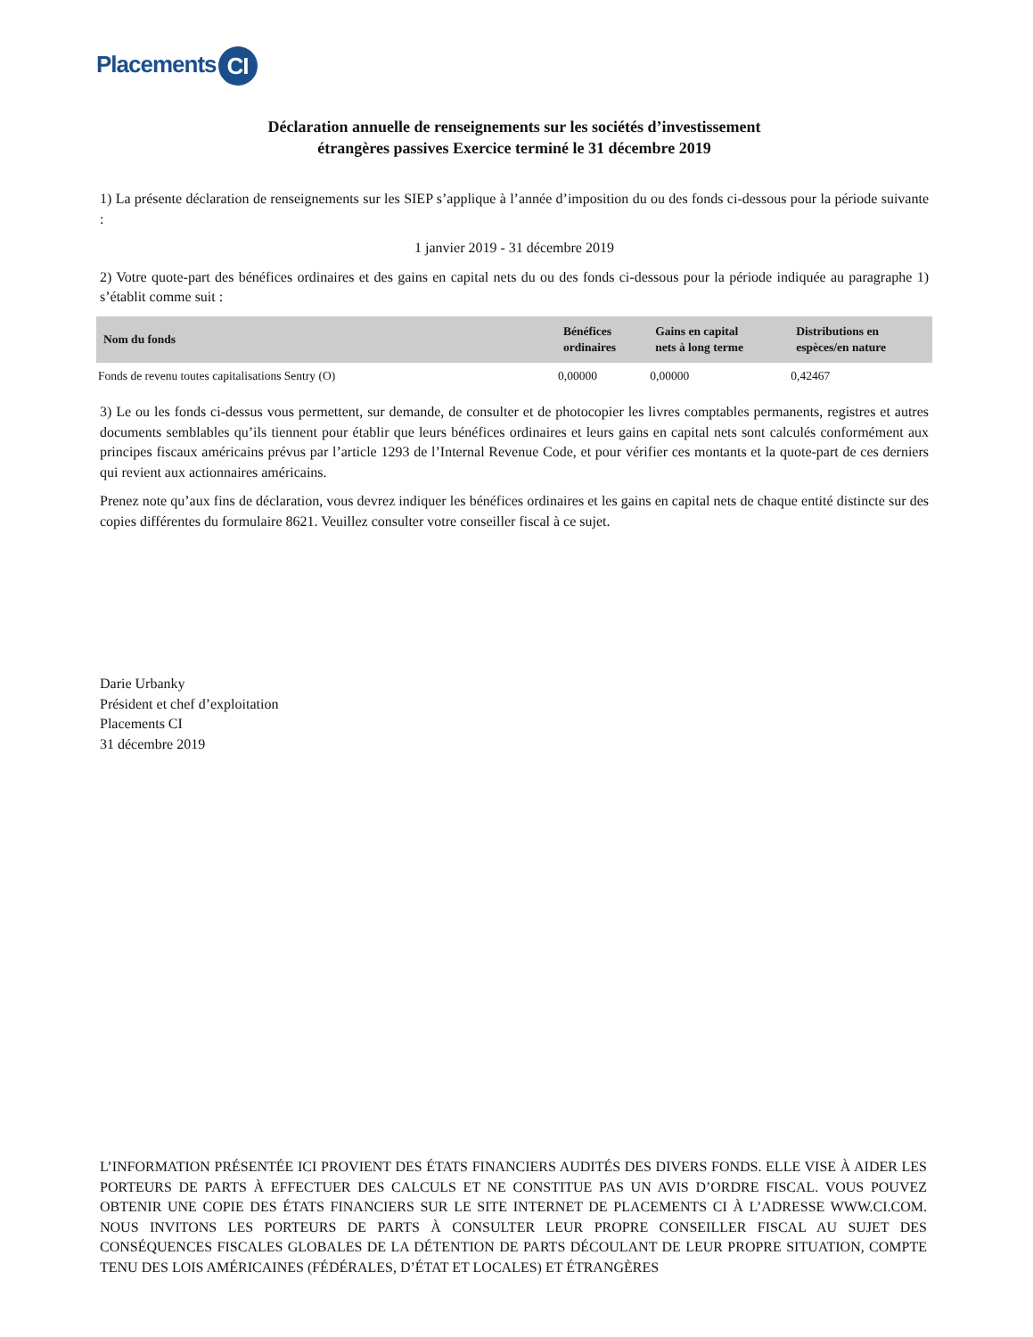Placements CI
Déclaration annuelle de renseignements sur les sociétés d’investissement
étrangères passives Exercice terminé le 31 décembre 2019
1) La présente déclaration de renseignements sur les SIEP s’applique à l’année d’imposition du ou des fonds ci-dessous pour la période suivante :
1 janvier 2019 - 31 décembre 2019
2) Votre quote-part des bénéfices ordinaires et des gains en capital nets du ou des fonds ci-dessous pour la période indiquée au paragraphe 1) s’établit comme suit :
| Nom du fonds | Bénéfices ordinaires | Gains en capital nets à long terme | Distributions en espèces/en nature |
| --- | --- | --- | --- |
| Fonds de revenu toutes capitalisations Sentry (O) | 0,00000 | 0,00000 | 0,42467 |
3) Le ou les fonds ci-dessus vous permettent, sur demande, de consulter et de photocopier les livres comptables permanents, registres et autres documents semblables qu’ils tiennent pour établir que leurs bénéfices ordinaires et leurs gains en capital nets sont calculés conformément aux principes fiscaux américains prévus par l’article 1293 de l’Internal Revenue Code, et pour vérifier ces montants et la quote-part de ces derniers qui revient aux actionnaires américains.
Prenez note qu’aux fins de déclaration, vous devrez indiquer les bénéfices ordinaires et les gains en capital nets de chaque entité distincte sur des copies différentes du formulaire 8621. Veuillez consulter votre conseiller fiscal à ce sujet.
Darie Urbanky
Président et chef d’exploitation
Placements CI
31 décembre 2019
L’INFORMATION PRÉSENTÉE ICI PROVIENT DES ÉTATS FINANCIERS AUDITÉS DES DIVERS FONDS. ELLE VISE À AIDER LES PORTEURS DE PARTS À EFFECTUER DES CALCULS ET NE CONSTITUE PAS UN AVIS D’ORDRE FISCAL. VOUS POUVEZ OBTENIR UNE COPIE DES ÉTATS FINANCIERS SUR LE SITE INTERNET DE PLACEMENTS CI À L’ADRESSE WWW.CI.COM. NOUS INVITONS LES PORTEURS DE PARTS À CONSULTER LEUR PROPRE CONSEILLER FISCAL AU SUJET DES CONSÉQUENCES FISCALES GLOBALES DE LA DÉTENTION DE PARTS DÉCOULANT DE LEUR PROPRE SITUATION, COMPTE TENU DES LOIS AMÉRICAINES (FÉDÉRALES, D’ÉTAT ET LOCALES) ET ÉTRANGÈRES